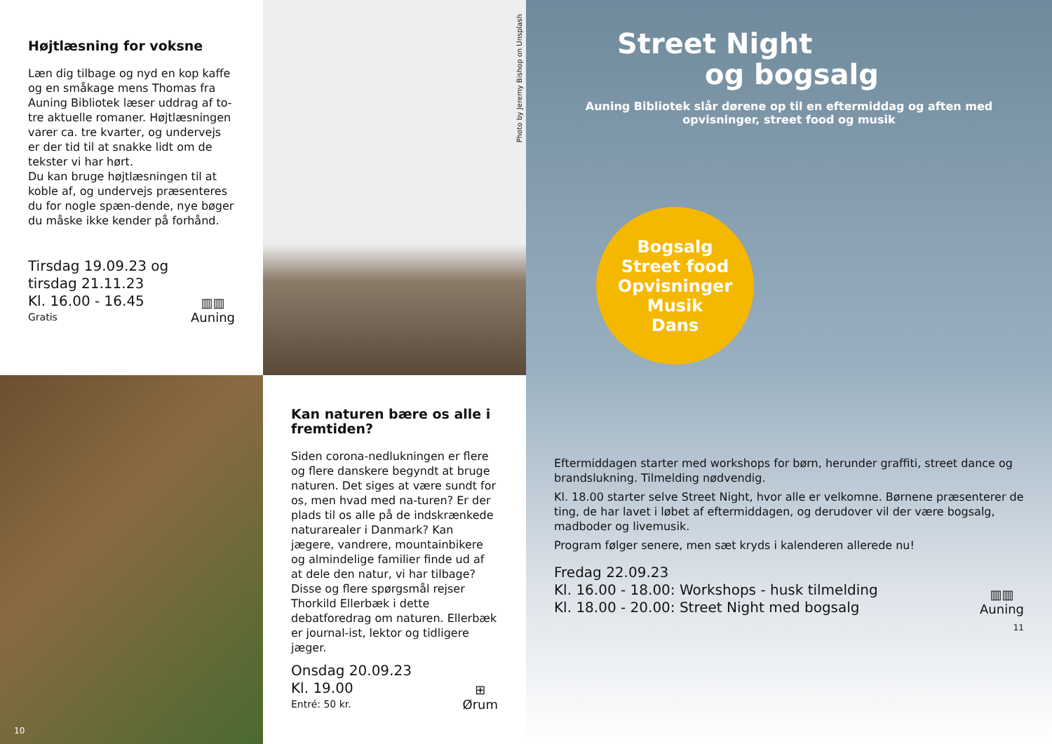Højtlæsning for voksne
Læn dig tilbage og nyd en kop kaffe og en småkage mens Thomas fra Auning Bibliotek læser uddrag af to-tre aktuelle romaner. Højtlæsningen varer ca. tre kvarter, og undervejs er der tid til at snakke lidt om de tekster vi har hørt.
Du kan bruge højtlæsningen til at koble af, og undervejs præsenteres du for nogle spæn-dende, nye bøger du måske ikke kender på forhånd.
Tirsdag 19.09.23 og
tirsdag 21.11.23
Kl. 16.00 - 16.45
Gratis
▥▥
Auning
Photo by Jeremy Bishop on Unsplash
10
Kan naturen bære os alle i fremtiden?
Siden corona-nedlukningen er flere og flere danskere begyndt at bruge naturen. Det siges at være sundt for os, men hvad med na-turen? Er der plads til os alle på de indskrænkede naturarealer i Danmark? Kan jægere, vandrere, mountainbikere og almindelige familier finde ud af at dele den natur, vi har tilbage? Disse og flere spørgsmål rejser Thorkild Ellerbæk i dette debatforedrag om naturen. Ellerbæk er journal-ist, lektor og tidligere jæger.
Onsdag 20.09.23
Kl. 19.00
Entré: 50 kr.
⊞
Ørum
Street Night
og bogsalg
Auning Bibliotek slår dørene op til en eftermiddag og aften med opvisninger, street food og musik
Bogsalg
Street food
Opvisninger
Musik
Dans
Eftermiddagen starter med workshops for børn, herunder graffiti, street dance og brandslukning. Tilmelding nødvendig.
Kl. 18.00 starter selve Street Night, hvor alle er velkomne. Børnene præsenterer de ting, de har lavet i løbet af eftermiddagen, og derudover vil der være bogsalg, madboder og livemusik.
Program følger senere, men sæt kryds i kalenderen allerede nu!
Fredag 22.09.23
Kl. 16.00 - 18.00: Workshops - husk tilmelding
Kl. 18.00 - 20.00: Street Night med bogsalg
▥▥
Auning
11